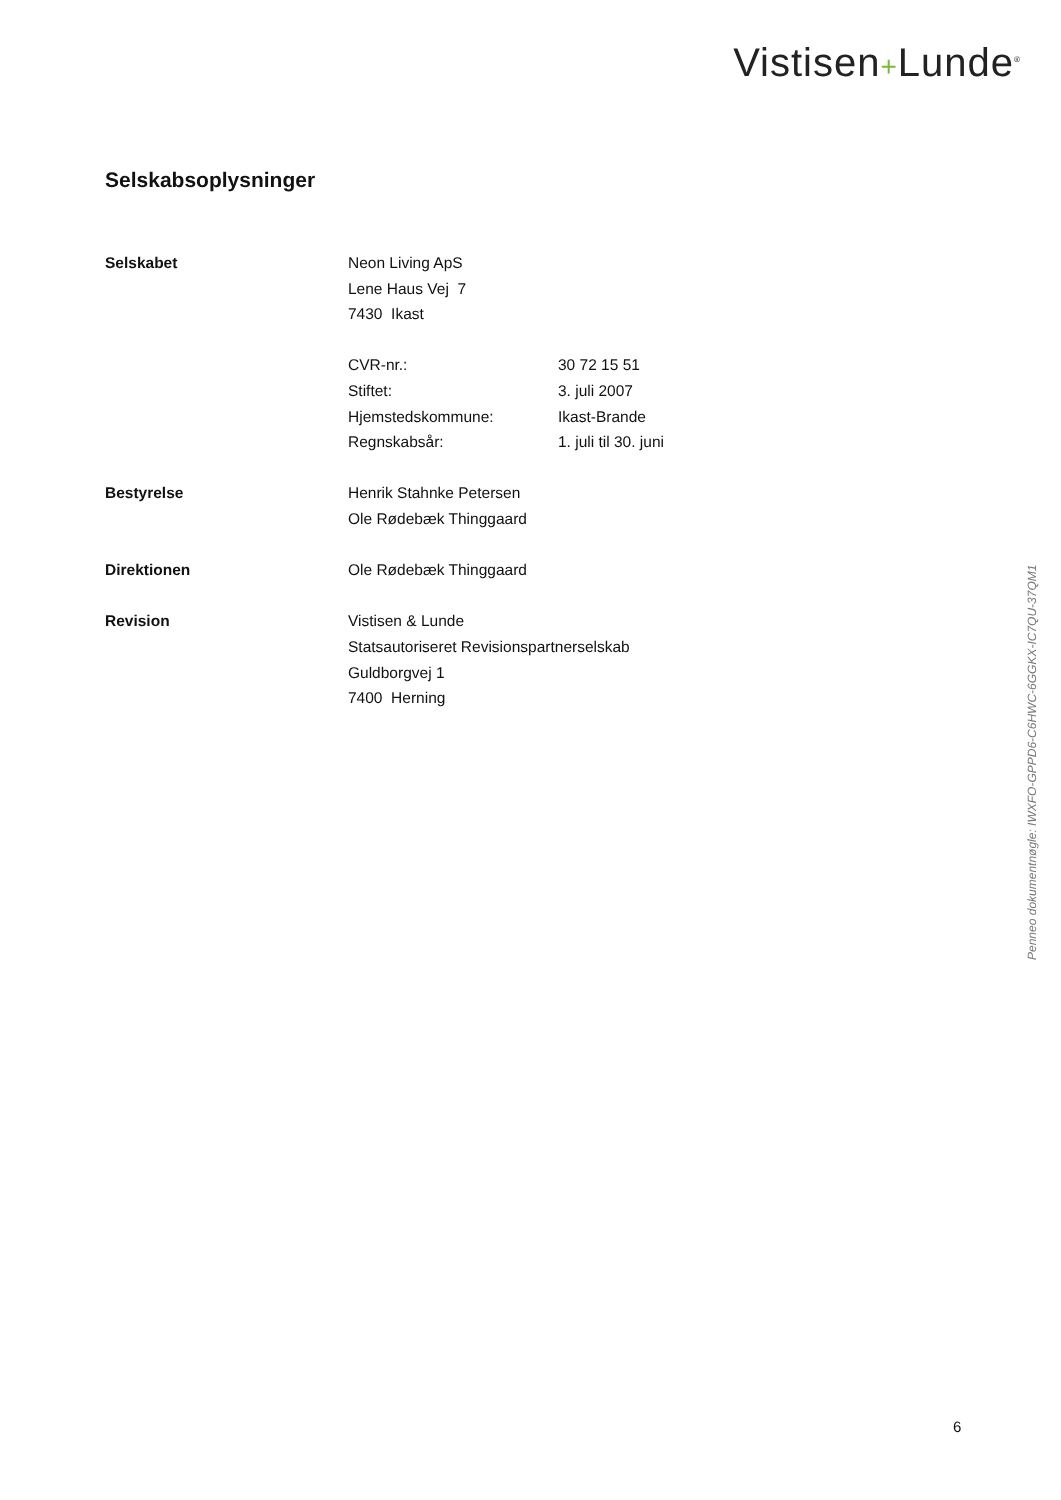Vistisen+Lunde<sup>®</sup>
Selskabsoplysninger
Selskabet Neon Living ApS
Lene Haus Vej 7
7430 Ikast
CVR-nr.: 30 72 15 51
Stiftet: 3. juli 2007
Hjemstedskommune: Ikast-Brande
Regnskabsår: 1. juli til 30. juni
Bestyrelse Henrik Stahnke Petersen
Ole Rødebæk Thinggaard
Direktionen Ole Rødebæk Thinggaard
Revision Vistisen & Lunde
Statsautoriseret Revisionspartnerselskab
Guldborgvej 1
7400 Herning
Penneo dokumentnøgle: IWXFO-GPPD6-C6HWC-6GGKX-IC7QU-37QM1
6